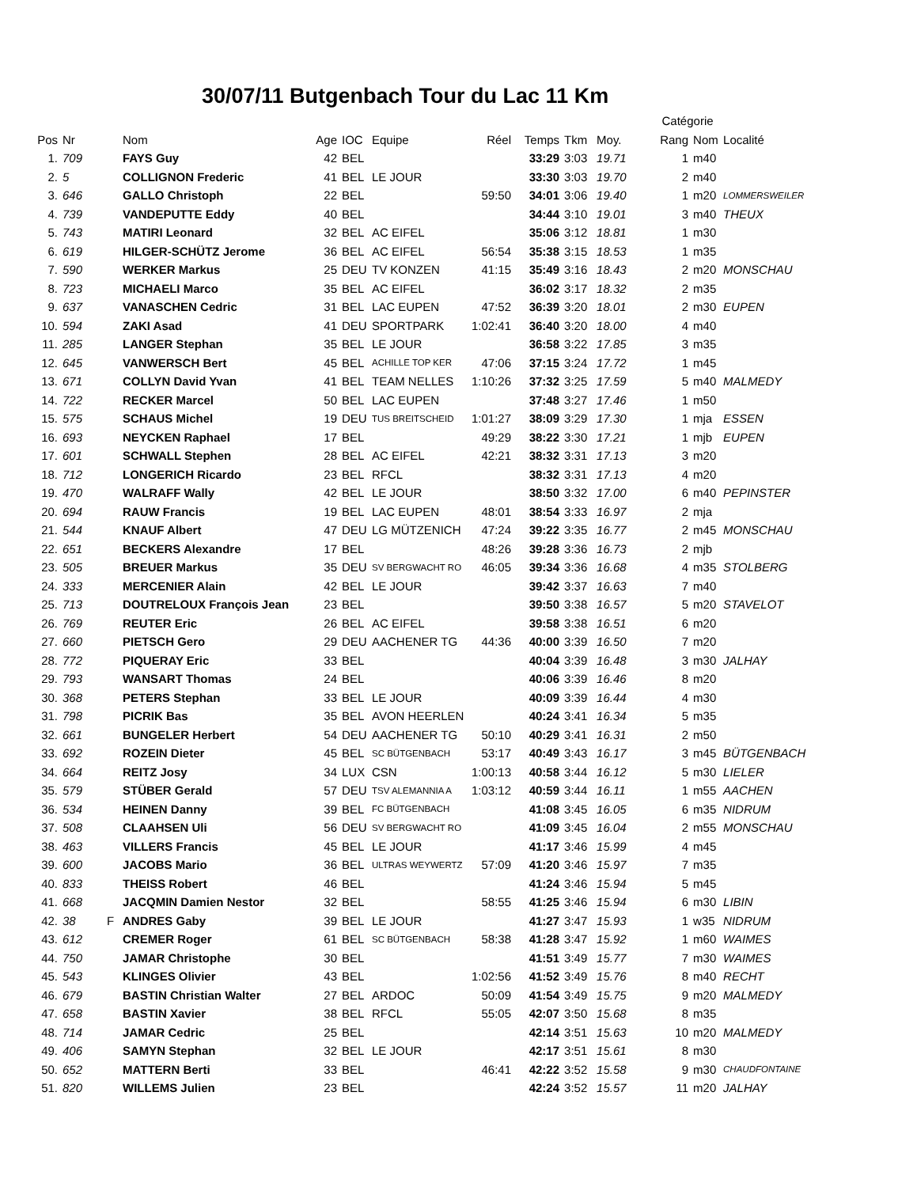30/07/11 Butgenbach Tour du Lac 11 Km
| | | | | | | | | | | | Catégorie | | |
| --- | --- | --- | --- | --- | --- | --- | --- | --- | --- | --- | --- | --- | --- |
| Pos | Nr | | Nom | Age | IOC | Equipe | Réel | Temps | Tkm | Moy. | Rang | Nom | Localité |
| 1. | 709 | | FAYS Guy | 42 | BEL | | | 33:29 | 3:03 | 19.71 | 1 | m40 | |
| 2. | 5 | | COLLIGNON Frederic | 41 | BEL | LE JOUR | | 33:30 | 3:03 | 19.70 | 2 | m40 | |
| 3. | 646 | | GALLO Christoph | 22 | BEL | | 59:50 | 34:01 | 3:06 | 19.40 | 1 | m20 | LOMMERSWEILER |
| 4. | 739 | | VANDEPUTTE Eddy | 40 | BEL | | | 34:44 | 3:10 | 19.01 | 3 | m40 | THEUX |
| 5. | 743 | | MATIRI Leonard | 32 | BEL | AC EIFEL | | 35:06 | 3:12 | 18.81 | 1 | m30 | |
| 6. | 619 | | HILGER-SCHÜTZ Jerome | 36 | BEL | AC EIFEL | 56:54 | 35:38 | 3:15 | 18.53 | 1 | m35 | |
| 7. | 590 | | WERKER Markus | 25 | DEU | TV KONZEN | 41:15 | 35:49 | 3:16 | 18.43 | 2 | m20 | MONSCHAU |
| 8. | 723 | | MICHAELI Marco | 35 | BEL | AC EIFEL | | 36:02 | 3:17 | 18.32 | 2 | m35 | |
| 9. | 637 | | VANASCHEN Cedric | 31 | BEL | LAC EUPEN | 47:52 | 36:39 | 3:20 | 18.01 | 2 | m30 | EUPEN |
| 10. | 594 | | ZAKI Asad | 41 | DEU | SPORTPARK | 1:02:41 | 36:40 | 3:20 | 18.00 | 4 | m40 | |
| 11. | 285 | | LANGER Stephan | 35 | BEL | LE JOUR | | 36:58 | 3:22 | 17.85 | 3 | m35 | |
| 12. | 645 | | VANWERSCH Bert | 45 | BEL | ACHILLE TOP KER | 47:06 | 37:15 | 3:24 | 17.72 | 1 | m45 | |
| 13. | 671 | | COLLYN David Yvan | 41 | BEL | TEAM NELLES | 1:10:26 | 37:32 | 3:25 | 17.59 | 5 | m40 | MALMEDY |
| 14. | 722 | | RECKER Marcel | 50 | BEL | LAC EUPEN | | 37:48 | 3:27 | 17.46 | 1 | m50 | |
| 15. | 575 | | SCHAUS Michel | 19 | DEU | TUS BREITSCHEID | 1:01:27 | 38:09 | 3:29 | 17.30 | 1 | mja | ESSEN |
| 16. | 693 | | NEYCKEN Raphael | 17 | BEL | | 49:29 | 38:22 | 3:30 | 17.21 | 1 | mjb | EUPEN |
| 17. | 601 | | SCHWALL Stephen | 28 | BEL | AC EIFEL | 42:21 | 38:32 | 3:31 | 17.13 | 3 | m20 | |
| 18. | 712 | | LONGERICH Ricardo | 23 | BEL | RFCL | | 38:32 | 3:31 | 17.13 | 4 | m20 | |
| 19. | 470 | | WALRAFF Wally | 42 | BEL | LE JOUR | | 38:50 | 3:32 | 17.00 | 6 | m40 | PEPINSTER |
| 20. | 694 | | RAUW Francis | 19 | BEL | LAC EUPEN | 48:01 | 38:54 | 3:33 | 16.97 | 2 | mja | |
| 21. | 544 | | KNAUF Albert | 47 | DEU | LG MÜTZENICH | 47:24 | 39:22 | 3:35 | 16.77 | 2 | m45 | MONSCHAU |
| 22. | 651 | | BECKERS Alexandre | 17 | BEL | | 48:26 | 39:28 | 3:36 | 16.73 | 2 | mjb | |
| 23. | 505 | | BREUER Markus | 35 | DEU | SV BERGWACHT RO | 46:05 | 39:34 | 3:36 | 16.68 | 4 | m35 | STOLBERG |
| 24. | 333 | | MERCENIER Alain | 42 | BEL | LE JOUR | | 39:42 | 3:37 | 16.63 | 7 | m40 | |
| 25. | 713 | | DOUTRELOUX François Jean | 23 | BEL | | | 39:50 | 3:38 | 16.57 | 5 | m20 | STAVELOT |
| 26. | 769 | | REUTER Eric | 26 | BEL | AC EIFEL | | 39:58 | 3:38 | 16.51 | 6 | m20 | |
| 27. | 660 | | PIETSCH Gero | 29 | DEU | AACHENER TG | 44:36 | 40:00 | 3:39 | 16.50 | 7 | m20 | |
| 28. | 772 | | PIQUERAY Eric | 33 | BEL | | | 40:04 | 3:39 | 16.48 | 3 | m30 | JALHAY |
| 29. | 793 | | WANSART Thomas | 24 | BEL | | | 40:06 | 3:39 | 16.46 | 8 | m20 | |
| 30. | 368 | | PETERS Stephan | 33 | BEL | LE JOUR | | 40:09 | 3:39 | 16.44 | 4 | m30 | |
| 31. | 798 | | PICRIK Bas | 35 | BEL | AVON HEERLEN | | 40:24 | 3:41 | 16.34 | 5 | m35 | |
| 32. | 661 | | BUNGELER Herbert | 54 | DEU | AACHENER TG | 50:10 | 40:29 | 3:41 | 16.31 | 2 | m50 | |
| 33. | 692 | | ROZEIN Dieter | 45 | BEL | SC BÜTGENBACH | 53:17 | 40:49 | 3:43 | 16.17 | 3 | m45 | BÜTGENBACH |
| 34. | 664 | | REITZ Josy | 34 | LUX | CSN | 1:00:13 | 40:58 | 3:44 | 16.12 | 5 | m30 | LIELER |
| 35. | 579 | | STÜBER Gerald | 57 | DEU | TSV ALEMANNIA A | 1:03:12 | 40:59 | 3:44 | 16.11 | 1 | m55 | AACHEN |
| 36. | 534 | | HEINEN Danny | 39 | BEL | FC BÜTGENBACH | | 41:08 | 3:45 | 16.05 | 6 | m35 | NIDRUM |
| 37. | 508 | | CLAAHSEN Uli | 56 | DEU | SV BERGWACHT RO | | 41:09 | 3:45 | 16.04 | 2 | m55 | MONSCHAU |
| 38. | 463 | | VILLERS Francis | 45 | BEL | LE JOUR | | 41:17 | 3:46 | 15.99 | 4 | m45 | |
| 39. | 600 | | JACOBS Mario | 36 | BEL | ULTRAS WEYWERTZ | 57:09 | 41:20 | 3:46 | 15.97 | 7 | m35 | |
| 40. | 833 | | THEISS Robert | 46 | BEL | | | 41:24 | 3:46 | 15.94 | 5 | m45 | |
| 41. | 668 | | JACQMIN Damien Nestor | 32 | BEL | | 58:55 | 41:25 | 3:46 | 15.94 | 6 | m30 | LIBIN |
| 42. | 38 | F | ANDRES Gaby | 39 | BEL | LE JOUR | | 41:27 | 3:47 | 15.93 | 1 | w35 | NIDRUM |
| 43. | 612 | | CREMER Roger | 61 | BEL | SC BÜTGENBACH | 58:38 | 41:28 | 3:47 | 15.92 | 1 | m60 | WAIMES |
| 44. | 750 | | JAMAR Christophe | 30 | BEL | | | 41:51 | 3:49 | 15.77 | 7 | m30 | WAIMES |
| 45. | 543 | | KLINGES Olivier | 43 | BEL | | 1:02:56 | 41:52 | 3:49 | 15.76 | 8 | m40 | RECHT |
| 46. | 679 | | BASTIN Christian Walter | 27 | BEL | ARDOC | 50:09 | 41:54 | 3:49 | 15.75 | 9 | m20 | MALMEDY |
| 47. | 658 | | BASTIN Xavier | 38 | BEL | RFCL | 55:05 | 42:07 | 3:50 | 15.68 | 8 | m35 | |
| 48. | 714 | | JAMAR Cedric | 25 | BEL | | | 42:14 | 3:51 | 15.63 | 10 | m20 | MALMEDY |
| 49. | 406 | | SAMYN Stephan | 32 | BEL | LE JOUR | | 42:17 | 3:51 | 15.61 | 8 | m30 | |
| 50. | 652 | | MATTERN Berti | 33 | BEL | | 46:41 | 42:22 | 3:52 | 15.58 | 9 | m30 | CHAUDFONTAINE |
| 51. | 820 | | WILLEMS Julien | 23 | BEL | | | 42:24 | 3:52 | 15.57 | 11 | m20 | JALHAY |